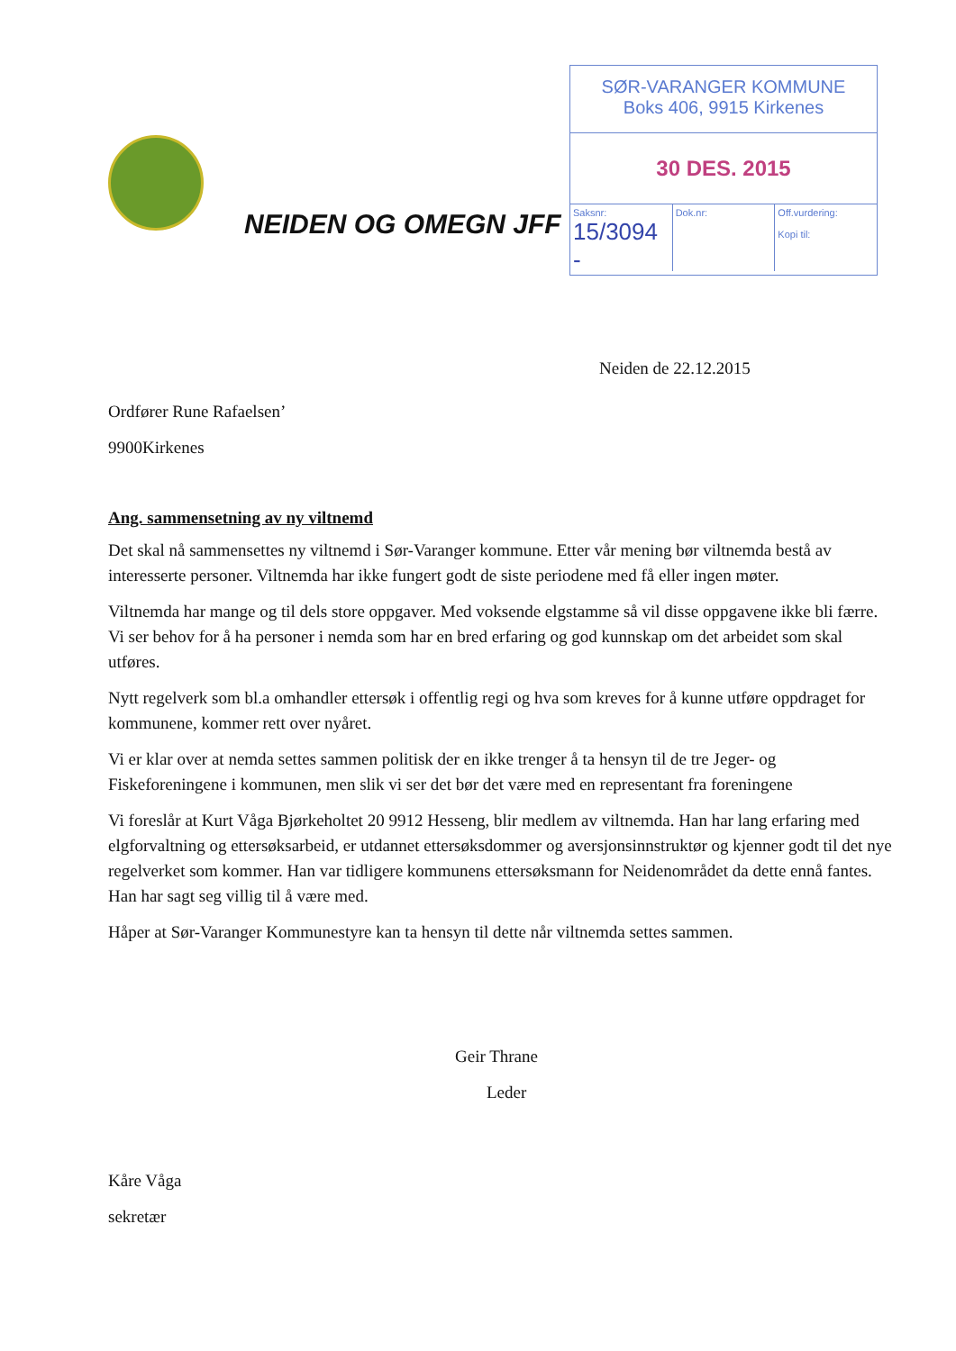SØR-VARANGER KOMMUNE
Boks 406, 9915 Kirkenes
30 DES. 2015
Saksnr:
15/3094 -
Dok.nr: Off.vurdering:
Kopi til:
NEIDEN OG OMEGN JFF
Neiden de 22.12.2015
Ordfører Rune Rafaelsen’
9900Kirkenes
Ang. sammensetning av ny viltnemd
Det skal nå sammensettes ny viltnemd i Sør-Varanger kommune. Etter vår mening bør viltnemda bestå av interesserte personer. Viltnemda har ikke fungert godt de siste periodene med få eller ingen møter.
Viltnemda har mange og til dels store oppgaver. Med voksende elgstamme så vil disse oppgavene ikke bli færre. Vi ser behov for å ha personer i nemda som har en bred erfaring og god kunnskap om det arbeidet som skal utføres.
Nytt regelverk som bl.a omhandler ettersøk i offentlig regi og hva som kreves for å kunne utføre oppdraget for kommunene, kommer rett over nyåret.
Vi er klar over at nemda settes sammen politisk der en ikke trenger å ta hensyn til de tre Jeger- og Fiskeforeningene i kommunen, men slik vi ser det bør det være med en representant fra foreningene
Vi foreslår at Kurt Våga Bjørkeholtet 20 9912 Hesseng, blir medlem av viltnemda. Han har lang erfaring med elgforvaltning og ettersøksarbeid, er utdannet ettersøksdommer og aversjonsinnstruktør og kjenner godt til det nye regelverket som kommer. Han var tidligere kommunens ettersøksmann for Neidenområdet da dette ennå fantes. Han har sagt seg villig til å være med.
Håper at Sør-Varanger Kommunestyre kan ta hensyn til dette når viltnemda settes sammen.
Geir Thrane
Leder
Kåre Våga
sekretær